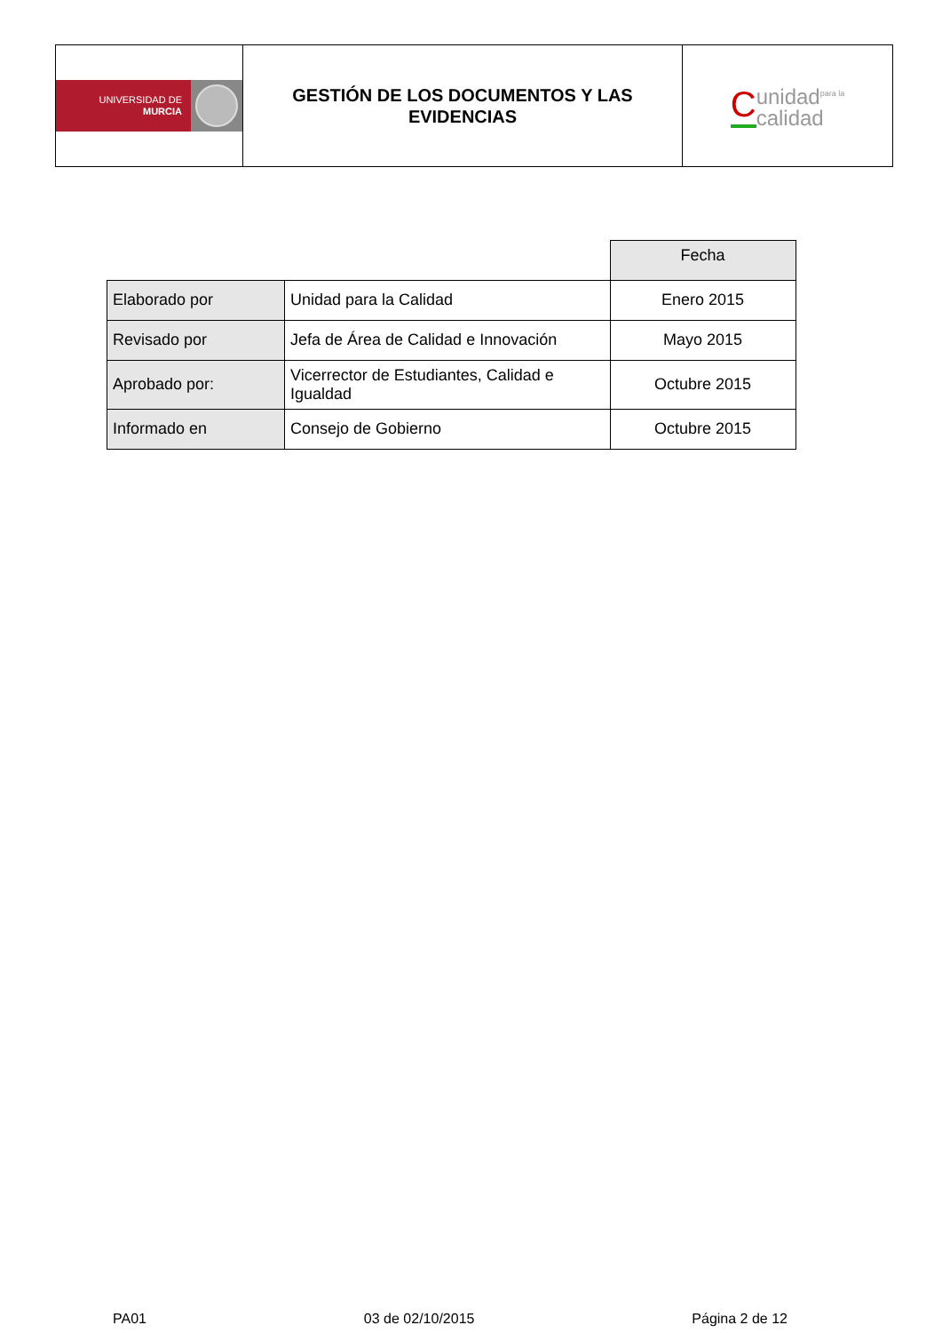| UNIVERSIDAD DE MURCIA | GESTIÓN DE LOS DOCUMENTOS Y LAS EVIDENCIAS | C unidad<sup>para la</sup> calidad |
| | | Fecha |
| Elaborado por | Unidad para la Calidad | Enero 2015 |
| Revisado por | Jefa de Área de Calidad e Innovación | Mayo 2015 |
| Aprobado por: | Vicerrector de Estudiantes, Calidad e Igualdad | Octubre 2015 |
| Informado en | Consejo de Gobierno | Octubre 2015 |
PA01 03 de 02/10/2015 Página 2 de 12